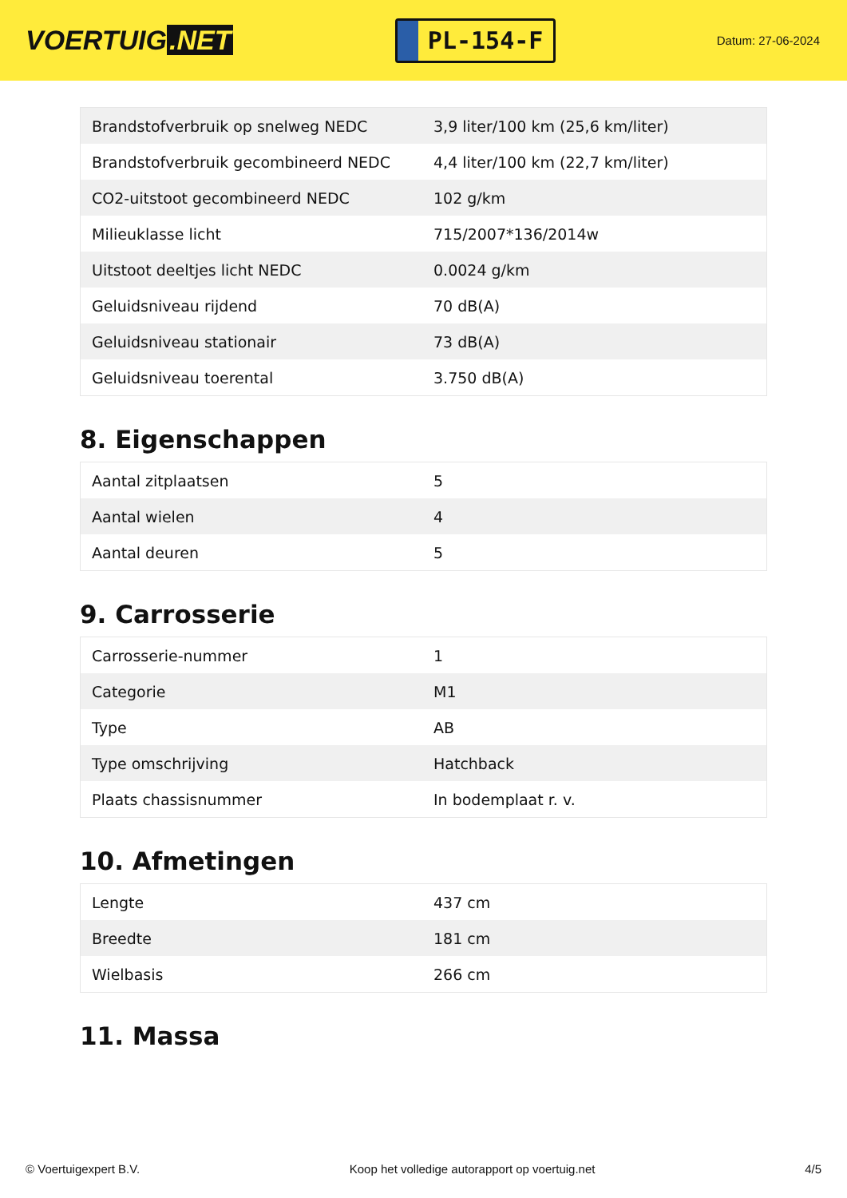VOERTUIG.NET
PL-154-F
Datum: 27-06-2024
| Brandstofverbruik op snelweg NEDC | 3,9 liter/100 km (25,6 km/liter) |
| Brandstofverbruik gecombineerd NEDC | 4,4 liter/100 km (22,7 km/liter) |
| CO2-uitstoot gecombineerd NEDC | 102 g/km |
| Milieuklasse licht | 715/2007*136/2014w |
| Uitstoot deeltjes licht NEDC | 0.0024 g/km |
| Geluidsniveau rijdend | 70 dB(A) |
| Geluidsniveau stationair | 73 dB(A) |
| Geluidsniveau toerental | 3.750 dB(A) |
8. Eigenschappen
| Aantal zitplaatsen | 5 |
| Aantal wielen | 4 |
| Aantal deuren | 5 |
9. Carrosserie
| Carrosserie-nummer | 1 |
| Categorie | M1 |
| Type | AB |
| Type omschrijving | Hatchback |
| Plaats chassisnummer | In bodemplaat r. v. |
10. Afmetingen
| Lengte | 437 cm |
| Breedte | 181 cm |
| Wielbasis | 266 cm |
11. Massa
© Voertuigexpert B.V. Koop het volledige autorapport op voertuig.net 4/5